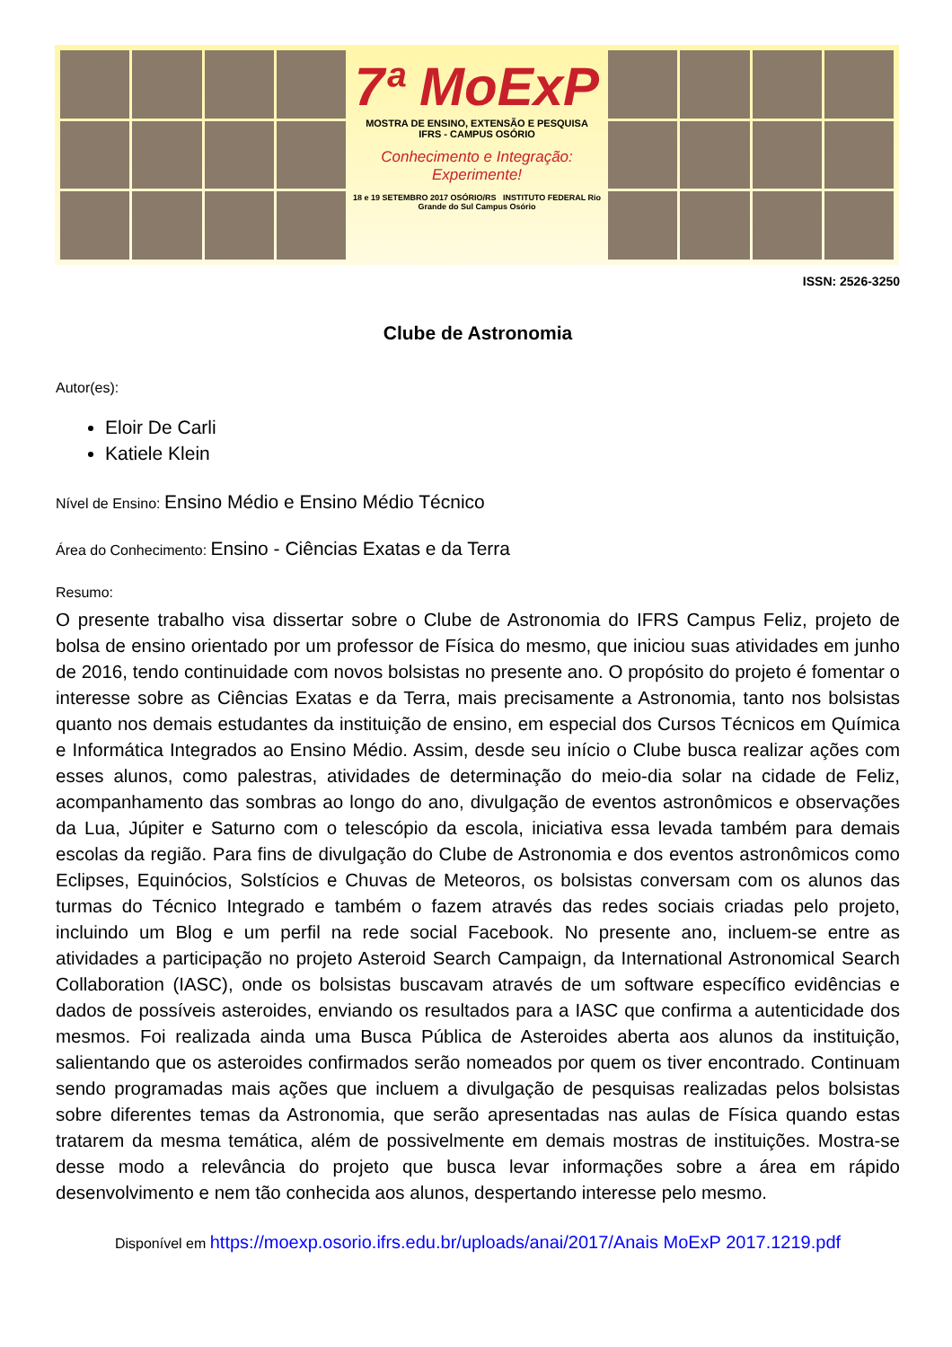7ª MoExP
MOSTRA DE ENSINO, EXTENSÃO E PESQUISA
IFRS - CAMPUS OSÓRIO
Conhecimento e Integração:
Experimente!
18 e 19 SETEMBRO 2017 OSÓRIO/RS INSTITUTO FEDERAL Rio Grande do Sul Campus Osório
ISSN: 2526-3250
Clube de Astronomia
Autor(es):
Eloir De Carli
Katiele Klein
Nível de Ensino: Ensino Médio e Ensino Médio Técnico
Área do Conhecimento: Ensino - Ciências Exatas e da Terra
Resumo:
O presente trabalho visa dissertar sobre o Clube de Astronomia do IFRS Campus Feliz, projeto de bolsa de ensino orientado por um professor de Física do mesmo, que iniciou suas atividades em junho de 2016, tendo continuidade com novos bolsistas no presente ano. O propósito do projeto é fomentar o interesse sobre as Ciências Exatas e da Terra, mais precisamente a Astronomia, tanto nos bolsistas quanto nos demais estudantes da instituição de ensino, em especial dos Cursos Técnicos em Química e Informática Integrados ao Ensino Médio. Assim, desde seu início o Clube busca realizar ações com esses alunos, como palestras, atividades de determinação do meio-dia solar na cidade de Feliz, acompanhamento das sombras ao longo do ano, divulgação de eventos astronômicos e observações da Lua, Júpiter e Saturno com o telescópio da escola, iniciativa essa levada também para demais escolas da região. Para fins de divulgação do Clube de Astronomia e dos eventos astronômicos como Eclipses, Equinócios, Solstícios e Chuvas de Meteoros, os bolsistas conversam com os alunos das turmas do Técnico Integrado e também o fazem através das redes sociais criadas pelo projeto, incluindo um Blog e um perfil na rede social Facebook. No presente ano, incluem-se entre as atividades a participação no projeto Asteroid Search Campaign, da International Astronomical Search Collaboration (IASC), onde os bolsistas buscavam através de um software específico evidências e dados de possíveis asteroides, enviando os resultados para a IASC que confirma a autenticidade dos mesmos. Foi realizada ainda uma Busca Pública de Asteroides aberta aos alunos da instituição, salientando que os asteroides confirmados serão nomeados por quem os tiver encontrado. Continuam sendo programadas mais ações que incluem a divulgação de pesquisas realizadas pelos bolsistas sobre diferentes temas da Astronomia, que serão apresentadas nas aulas de Física quando estas tratarem da mesma temática, além de possivelmente em demais mostras de instituições. Mostra-se desse modo a relevância do projeto que busca levar informações sobre a área em rápido desenvolvimento e nem tão conhecida aos alunos, despertando interesse pelo mesmo.
Disponível em https://moexp.osorio.ifrs.edu.br/uploads/anai/2017/Anais MoExP 2017.1219.pdf